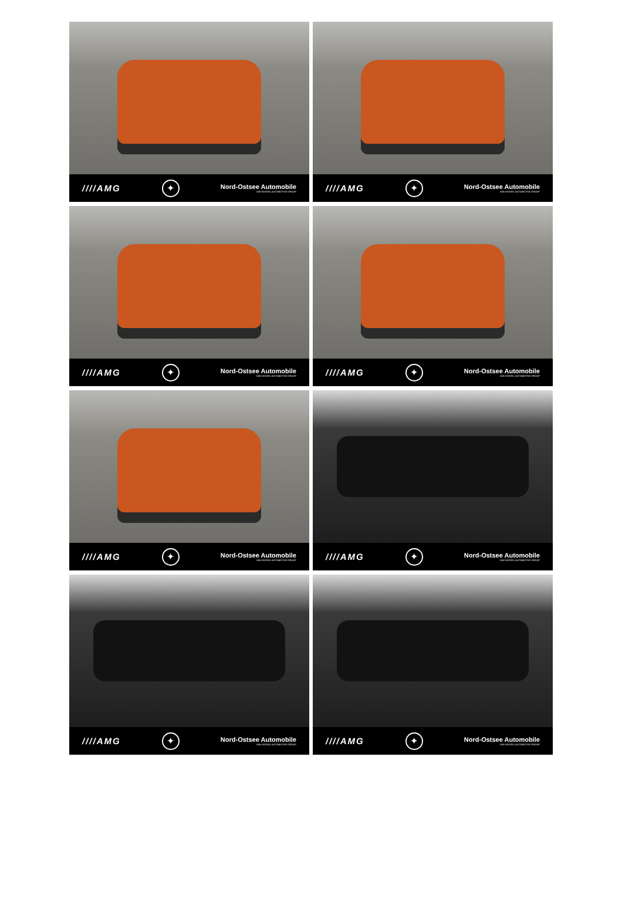////AMG ✦ Nord-Ostsee Automobile
VAN HOSSEL AUTOMOTIVE GROUP
////AMG ✦ Nord-Ostsee Automobile
VAN HOSSEL AUTOMOTIVE GROUP
////AMG ✦ Nord-Ostsee Automobile
VAN HOSSEL AUTOMOTIVE GROUP
////AMG ✦ Nord-Ostsee Automobile
VAN HOSSEL AUTOMOTIVE GROUP
////AMG ✦ Nord-Ostsee Automobile
VAN HOSSEL AUTOMOTIVE GROUP
////AMG ✦ Nord-Ostsee Automobile
VAN HOSSEL AUTOMOTIVE GROUP
////AMG ✦ Nord-Ostsee Automobile
VAN HOSSEL AUTOMOTIVE GROUP
////AMG ✦ Nord-Ostsee Automobile
VAN HOSSEL AUTOMOTIVE GROUP